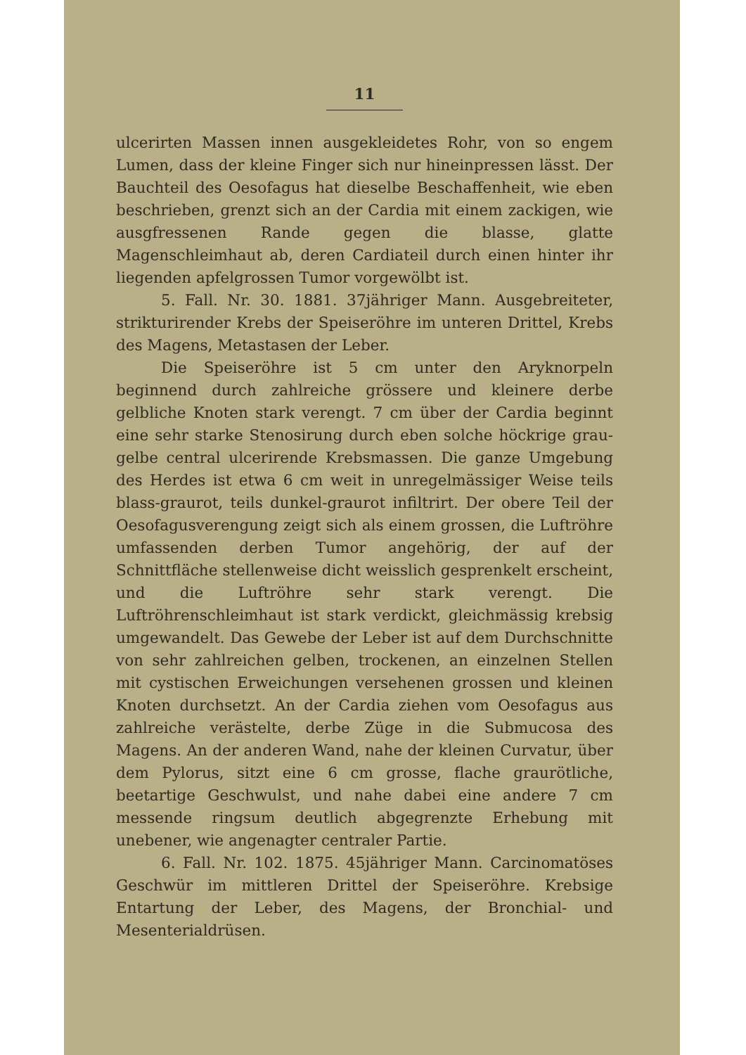11
ulcerirten Massen innen ausgekleidetes Rohr, von so engem Lumen, dass der kleine Finger sich nur hineinpressen lässt. Der Bauchteil des Oesofagus hat dieselbe Beschaffenheit, wie eben beschrieben, grenzt sich an der Cardia mit einem zackigen, wie ausgfressenen Rande gegen die blasse, glatte Magenschleimhaut ab, deren Cardiateil durch einen hinter ihr liegenden apfelgrossen Tumor vorgewölbt ist.
5. Fall. Nr. 30. 1881. 37jähriger Mann. Ausgebreiteter, strikturirender Krebs der Speiseröhre im unteren Drittel, Krebs des Magens, Metastasen der Leber.
Die Speiseröhre ist 5 cm unter den Aryknorpeln beginnend durch zahlreiche grössere und kleinere derbe gelbliche Knoten stark verengt. 7 cm über der Cardia beginnt eine sehr starke Stenosirung durch eben solche höckrige grau-gelbe central ulcerirende Krebsmassen. Die ganze Umgebung des Herdes ist etwa 6 cm weit in unregelmässiger Weise teils blass-graurot, teils dunkel-graurot infiltrirt. Der obere Teil der Oesofagusverengung zeigt sich als einem grossen, die Luftröhre umfassenden derben Tumor angehörig, der auf der Schnittfläche stellenweise dicht weisslich gesprenkelt erscheint, und die Luftröhre sehr stark verengt. Die Luftröhrenschleimhaut ist stark verdickt, gleichmässig krebsig umgewandelt. Das Gewebe der Leber ist auf dem Durchschnitte von sehr zahlreichen gelben, trockenen, an einzelnen Stellen mit cystischen Erweichungen versehenen grossen und kleinen Knoten durchsetzt. An der Cardia ziehen vom Oesofagus aus zahlreiche verästelte, derbe Züge in die Submucosa des Magens. An der anderen Wand, nahe der kleinen Curvatur, über dem Pylorus, sitzt eine 6 cm grosse, flache graurötliche, beetartige Geschwulst, und nahe dabei eine andere 7 cm messende ringsum deutlich abgegrenzte Erhebung mit unebener, wie angenagter centraler Partie.
6. Fall. Nr. 102. 1875. 45jähriger Mann. Carcinomatöses Geschwür im mittleren Drittel der Speiseröhre. Krebsige Entartung der Leber, des Magens, der Bronchial- und Mesenterialdrüsen.